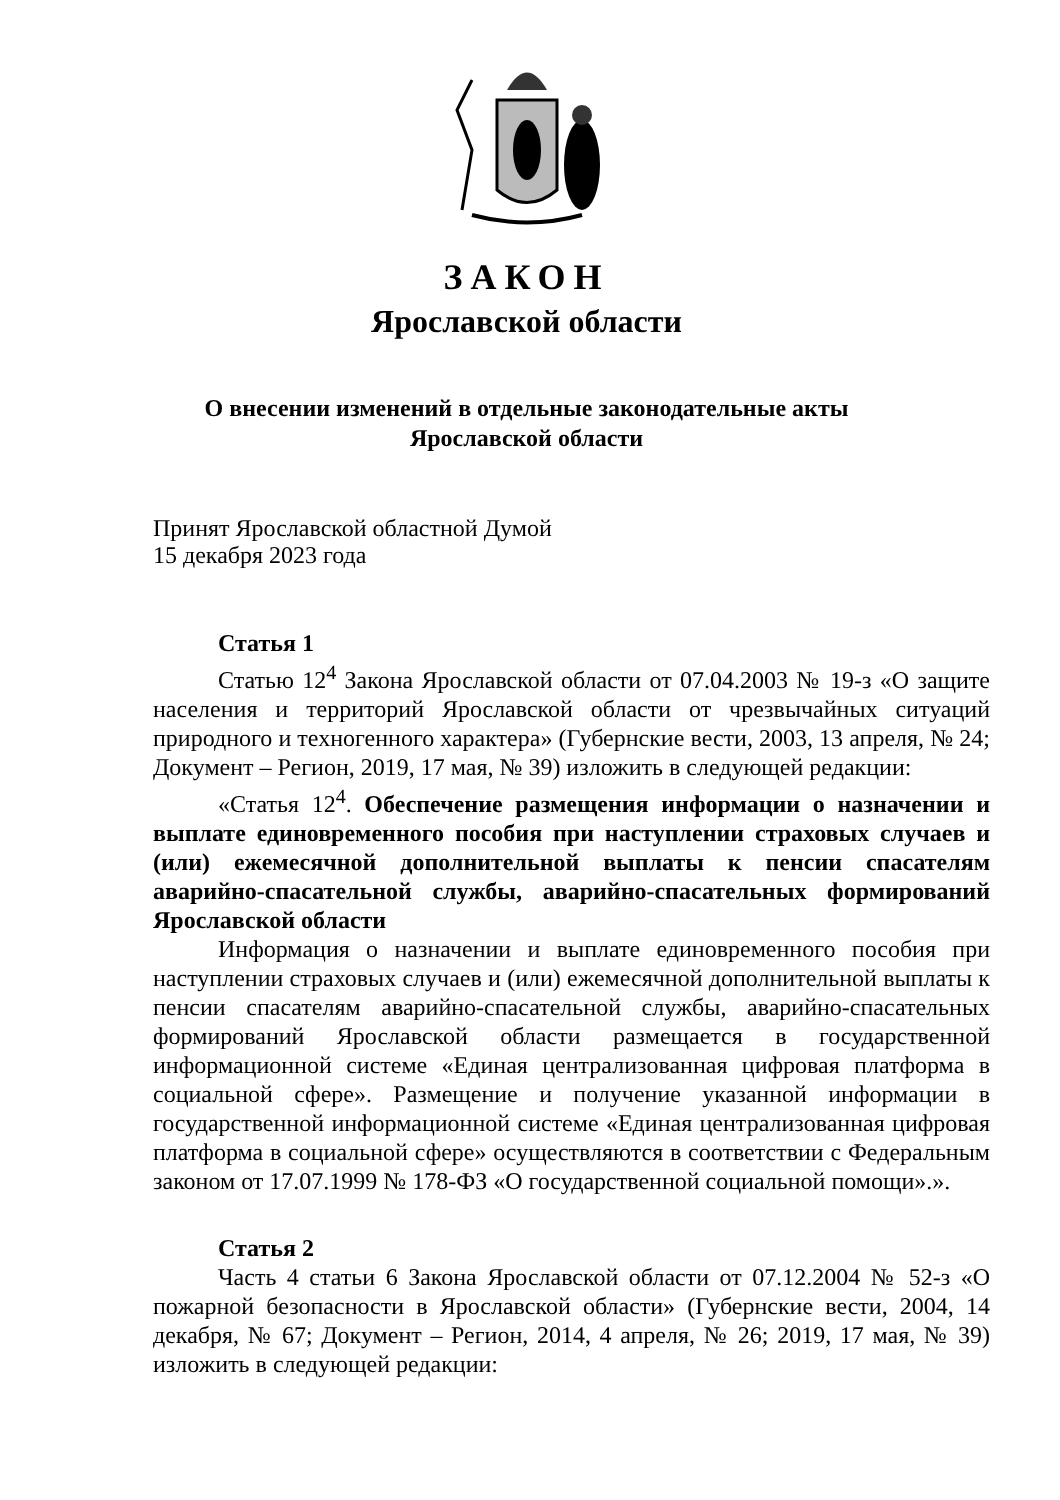ЗАКОН
Ярославской области
О внесении изменений в отдельные законодательные акты
Ярославской области
Принят Ярославской областной Думой
15 декабря 2023 года
Статья 1
Статью 12<sup>4</sup> Закона Ярославской области от 07.04.2003 № 19-з «О защите населения и территорий Ярославской области от чрезвычайных ситуаций природного и техногенного характера» (Губернские вести, 2003, 13 апреля, № 24; Документ – Регион, 2019, 17 мая, № 39) изложить в следующей редакции:
«Статья 12<sup>4</sup>. Обеспечение размещения информации о назначении и выплате единовременного пособия при наступлении страховых случаев и (или) ежемесячной дополнительной выплаты к пенсии спасателям аварийно-спасательной службы, аварийно-спасательных формирований Ярославской области
Информация о назначении и выплате единовременного пособия при наступлении страховых случаев и (или) ежемесячной дополнительной выплаты к пенсии спасателям аварийно-спасательной службы, аварийно-спасательных формирований Ярославской области размещается в государственной информационной системе «Единая централизованная цифровая платформа в социальной сфере». Размещение и получение указанной информации в государственной информационной системе «Единая централизованная цифровая платформа в социальной сфере» осуществляются в соответствии с Федеральным законом от 17.07.1999 № 178-ФЗ «О государственной социальной помощи».».
Статья 2
Часть 4 статьи 6 Закона Ярославской области от 07.12.2004 № 52-з «О пожарной безопасности в Ярославской области» (Губернские вести, 2004, 14 декабря, № 67; Документ – Регион, 2014, 4 апреля, № 26; 2019, 17 мая, № 39) изложить в следующей редакции: